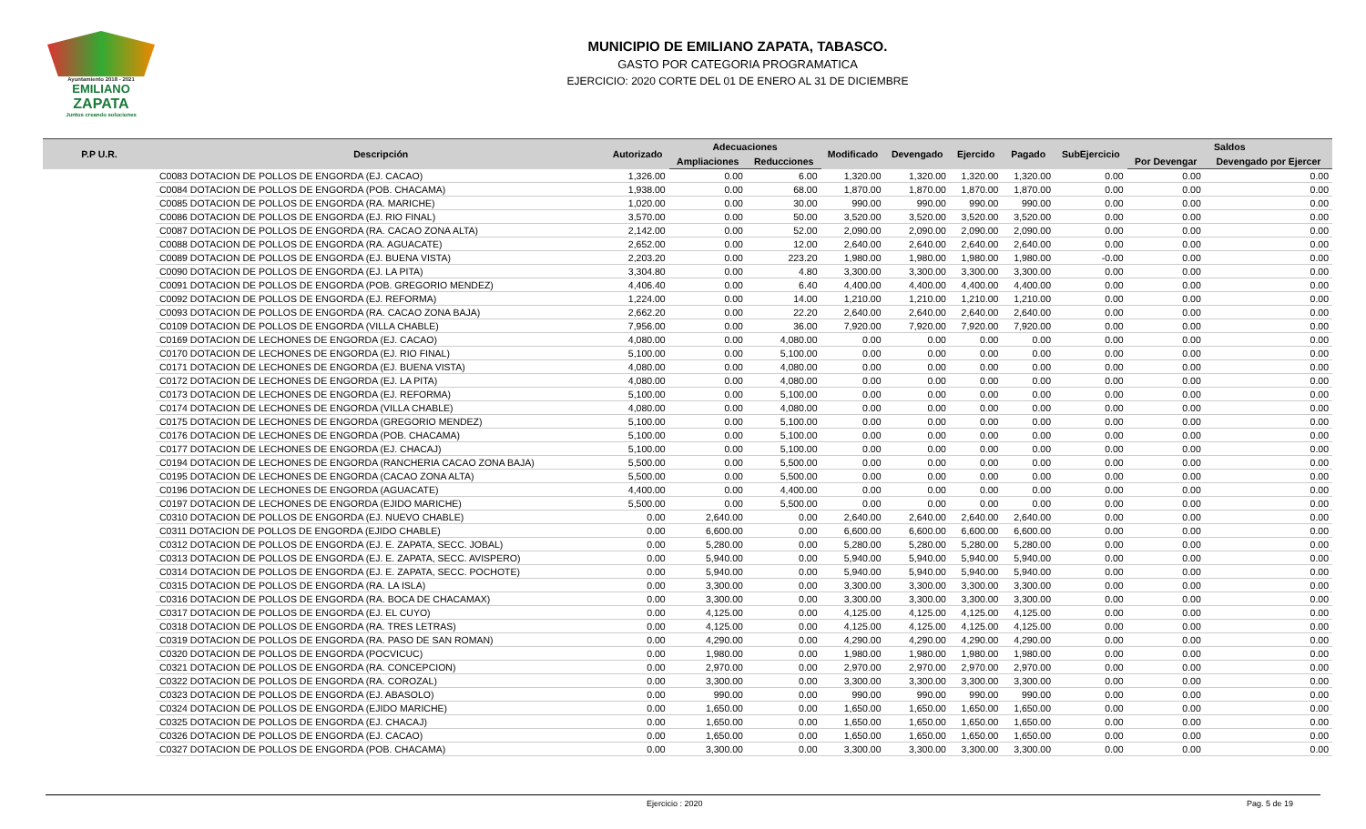Ayuntamiento 2018 - 2021
EMILIANO
ZAPATA
Juntos creando soluciones
MUNICIPIO DE EMILIANO ZAPATA, TABASCO.
GASTO POR CATEGORIA PROGRAMATICA
EJERCICIO: 2020 CORTE DEL 01 DE ENERO AL 31 DE DICIEMBRE
| P.P U.R. | Descripción | Autorizado | Adecuaciones | | Modificado | Devengado | Ejercido | Pagado | SubEjercicio | Saldos | |
| --- | --- | --- | --- | --- | --- | --- | --- | --- | --- | --- | --- |
| | | | Ampliaciones | Reducciones | | | | | | Por Devengar | Devengado por Ejercer |
| | C0083 DOTACION DE POLLOS DE ENGORDA (EJ. CACAO) | 1,326.00 | 0.00 | 6.00 | 1,320.00 | 1,320.00 | 1,320.00 | 1,320.00 | 0.00 | 0.00 | 0.00 |
| | C0084 DOTACION DE POLLOS DE ENGORDA (POB. CHACAMA) | 1,938.00 | 0.00 | 68.00 | 1,870.00 | 1,870.00 | 1,870.00 | 1,870.00 | 0.00 | 0.00 | 0.00 |
| | C0085 DOTACION DE POLLOS DE ENGORDA (RA. MARICHE) | 1,020.00 | 0.00 | 30.00 | 990.00 | 990.00 | 990.00 | 990.00 | 0.00 | 0.00 | 0.00 |
| | C0086 DOTACION DE POLLOS DE ENGORDA (EJ. RIO FINAL) | 3,570.00 | 0.00 | 50.00 | 3,520.00 | 3,520.00 | 3,520.00 | 3,520.00 | 0.00 | 0.00 | 0.00 |
| | C0087 DOTACION DE POLLOS DE ENGORDA (RA. CACAO ZONA ALTA) | 2,142.00 | 0.00 | 52.00 | 2,090.00 | 2,090.00 | 2,090.00 | 2,090.00 | 0.00 | 0.00 | 0.00 |
| | C0088 DOTACION DE POLLOS DE ENGORDA (RA. AGUACATE) | 2,652.00 | 0.00 | 12.00 | 2,640.00 | 2,640.00 | 2,640.00 | 2,640.00 | 0.00 | 0.00 | 0.00 |
| | C0089 DOTACION DE POLLOS DE ENGORDA (EJ. BUENA VISTA) | 2,203.20 | 0.00 | 223.20 | 1,980.00 | 1,980.00 | 1,980.00 | 1,980.00 | -0.00 | 0.00 | 0.00 |
| | C0090 DOTACION DE POLLOS DE ENGORDA (EJ. LA PITA) | 3,304.80 | 0.00 | 4.80 | 3,300.00 | 3,300.00 | 3,300.00 | 3,300.00 | 0.00 | 0.00 | 0.00 |
| | C0091 DOTACION DE POLLOS DE ENGORDA (POB. GREGORIO MENDEZ) | 4,406.40 | 0.00 | 6.40 | 4,400.00 | 4,400.00 | 4,400.00 | 4,400.00 | 0.00 | 0.00 | 0.00 |
| | C0092 DOTACION DE POLLOS DE ENGORDA (EJ. REFORMA) | 1,224.00 | 0.00 | 14.00 | 1,210.00 | 1,210.00 | 1,210.00 | 1,210.00 | 0.00 | 0.00 | 0.00 |
| | C0093 DOTACION DE POLLOS DE ENGORDA (RA. CACAO ZONA BAJA) | 2,662.20 | 0.00 | 22.20 | 2,640.00 | 2,640.00 | 2,640.00 | 2,640.00 | 0.00 | 0.00 | 0.00 |
| | C0109 DOTACION DE POLLOS DE ENGORDA (VILLA CHABLE) | 7,956.00 | 0.00 | 36.00 | 7,920.00 | 7,920.00 | 7,920.00 | 7,920.00 | 0.00 | 0.00 | 0.00 |
| | C0169 DOTACION DE LECHONES DE ENGORDA (EJ. CACAO) | 4,080.00 | 0.00 | 4,080.00 | 0.00 | 0.00 | 0.00 | 0.00 | 0.00 | 0.00 | 0.00 |
| | C0170 DOTACION DE LECHONES DE ENGORDA (EJ. RIO FINAL) | 5,100.00 | 0.00 | 5,100.00 | 0.00 | 0.00 | 0.00 | 0.00 | 0.00 | 0.00 | 0.00 |
| | C0171 DOTACION DE LECHONES DE ENGORDA (EJ. BUENA VISTA) | 4,080.00 | 0.00 | 4,080.00 | 0.00 | 0.00 | 0.00 | 0.00 | 0.00 | 0.00 | 0.00 |
| | C0172 DOTACION DE LECHONES DE ENGORDA (EJ. LA PITA) | 4,080.00 | 0.00 | 4,080.00 | 0.00 | 0.00 | 0.00 | 0.00 | 0.00 | 0.00 | 0.00 |
| | C0173 DOTACION DE LECHONES DE ENGORDA (EJ. REFORMA) | 5,100.00 | 0.00 | 5,100.00 | 0.00 | 0.00 | 0.00 | 0.00 | 0.00 | 0.00 | 0.00 |
| | C0174 DOTACION DE LECHONES DE ENGORDA (VILLA CHABLE) | 4,080.00 | 0.00 | 4,080.00 | 0.00 | 0.00 | 0.00 | 0.00 | 0.00 | 0.00 | 0.00 |
| | C0175 DOTACION DE LECHONES DE ENGORDA (GREGORIO MENDEZ) | 5,100.00 | 0.00 | 5,100.00 | 0.00 | 0.00 | 0.00 | 0.00 | 0.00 | 0.00 | 0.00 |
| | C0176 DOTACION DE LECHONES DE ENGORDA (POB. CHACAMA) | 5,100.00 | 0.00 | 5,100.00 | 0.00 | 0.00 | 0.00 | 0.00 | 0.00 | 0.00 | 0.00 |
| | C0177 DOTACION DE LECHONES DE ENGORDA (EJ. CHACAJ) | 5,100.00 | 0.00 | 5,100.00 | 0.00 | 0.00 | 0.00 | 0.00 | 0.00 | 0.00 | 0.00 |
| | C0194 DOTACION DE LECHONES DE ENGORDA (RANCHERIA CACAO ZONA BAJA) | 5,500.00 | 0.00 | 5,500.00 | 0.00 | 0.00 | 0.00 | 0.00 | 0.00 | 0.00 | 0.00 |
| | C0195 DOTACION DE LECHONES DE ENGORDA (CACAO ZONA ALTA) | 5,500.00 | 0.00 | 5,500.00 | 0.00 | 0.00 | 0.00 | 0.00 | 0.00 | 0.00 | 0.00 |
| | C0196 DOTACION DE LECHONES DE ENGORDA (AGUACATE) | 4,400.00 | 0.00 | 4,400.00 | 0.00 | 0.00 | 0.00 | 0.00 | 0.00 | 0.00 | 0.00 |
| | C0197 DOTACION DE LECHONES DE ENGORDA (EJIDO MARICHE) | 5,500.00 | 0.00 | 5,500.00 | 0.00 | 0.00 | 0.00 | 0.00 | 0.00 | 0.00 | 0.00 |
| | C0310 DOTACION DE POLLOS DE ENGORDA (EJ. NUEVO CHABLE) | 0.00 | 2,640.00 | 0.00 | 2,640.00 | 2,640.00 | 2,640.00 | 2,640.00 | 0.00 | 0.00 | 0.00 |
| | C0311 DOTACION DE POLLOS DE ENGORDA (EJIDO CHABLE) | 0.00 | 6,600.00 | 0.00 | 6,600.00 | 6,600.00 | 6,600.00 | 6,600.00 | 0.00 | 0.00 | 0.00 |
| | C0312 DOTACION DE POLLOS DE ENGORDA (EJ. E. ZAPATA, SECC. JOBAL) | 0.00 | 5,280.00 | 0.00 | 5,280.00 | 5,280.00 | 5,280.00 | 5,280.00 | 0.00 | 0.00 | 0.00 |
| | C0313 DOTACION DE POLLOS DE ENGORDA (EJ. E. ZAPATA, SECC. AVISPERO) | 0.00 | 5,940.00 | 0.00 | 5,940.00 | 5,940.00 | 5,940.00 | 5,940.00 | 0.00 | 0.00 | 0.00 |
| | C0314 DOTACION DE POLLOS DE ENGORDA (EJ. E. ZAPATA, SECC. POCHOTE) | 0.00 | 5,940.00 | 0.00 | 5,940.00 | 5,940.00 | 5,940.00 | 5,940.00 | 0.00 | 0.00 | 0.00 |
| | C0315 DOTACION DE POLLOS DE ENGORDA (RA. LA ISLA) | 0.00 | 3,300.00 | 0.00 | 3,300.00 | 3,300.00 | 3,300.00 | 3,300.00 | 0.00 | 0.00 | 0.00 |
| | C0316 DOTACION DE POLLOS DE ENGORDA (RA. BOCA DE CHACAMAX) | 0.00 | 3,300.00 | 0.00 | 3,300.00 | 3,300.00 | 3,300.00 | 3,300.00 | 0.00 | 0.00 | 0.00 |
| | C0317 DOTACION DE POLLOS DE ENGORDA (EJ. EL CUYO) | 0.00 | 4,125.00 | 0.00 | 4,125.00 | 4,125.00 | 4,125.00 | 4,125.00 | 0.00 | 0.00 | 0.00 |
| | C0318 DOTACION DE POLLOS DE ENGORDA (RA. TRES LETRAS) | 0.00 | 4,125.00 | 0.00 | 4,125.00 | 4,125.00 | 4,125.00 | 4,125.00 | 0.00 | 0.00 | 0.00 |
| | C0319 DOTACION DE POLLOS DE ENGORDA (RA. PASO DE SAN ROMAN) | 0.00 | 4,290.00 | 0.00 | 4,290.00 | 4,290.00 | 4,290.00 | 4,290.00 | 0.00 | 0.00 | 0.00 |
| | C0320 DOTACION DE POLLOS DE ENGORDA (POCVICUC) | 0.00 | 1,980.00 | 0.00 | 1,980.00 | 1,980.00 | 1,980.00 | 1,980.00 | 0.00 | 0.00 | 0.00 |
| | C0321 DOTACION DE POLLOS DE ENGORDA (RA. CONCEPCION) | 0.00 | 2,970.00 | 0.00 | 2,970.00 | 2,970.00 | 2,970.00 | 2,970.00 | 0.00 | 0.00 | 0.00 |
| | C0322 DOTACION DE POLLOS DE ENGORDA (RA. COROZAL) | 0.00 | 3,300.00 | 0.00 | 3,300.00 | 3,300.00 | 3,300.00 | 3,300.00 | 0.00 | 0.00 | 0.00 |
| | C0323 DOTACION DE POLLOS DE ENGORDA (EJ. ABASOLO) | 0.00 | 990.00 | 0.00 | 990.00 | 990.00 | 990.00 | 990.00 | 0.00 | 0.00 | 0.00 |
| | C0324 DOTACION DE POLLOS DE ENGORDA (EJIDO MARICHE) | 0.00 | 1,650.00 | 0.00 | 1,650.00 | 1,650.00 | 1,650.00 | 1,650.00 | 0.00 | 0.00 | 0.00 |
| | C0325 DOTACION DE POLLOS DE ENGORDA (EJ. CHACAJ) | 0.00 | 1,650.00 | 0.00 | 1,650.00 | 1,650.00 | 1,650.00 | 1,650.00 | 0.00 | 0.00 | 0.00 |
| | C0326 DOTACION DE POLLOS DE ENGORDA (EJ. CACAO) | 0.00 | 1,650.00 | 0.00 | 1,650.00 | 1,650.00 | 1,650.00 | 1,650.00 | 0.00 | 0.00 | 0.00 |
| | C0327 DOTACION DE POLLOS DE ENGORDA (POB. CHACAMA) | 0.00 | 3,300.00 | 0.00 | 3,300.00 | 3,300.00 | 3,300.00 | 3,300.00 | 0.00 | 0.00 | 0.00 |
Ejercicio : 2020 Pag. 5 de 19